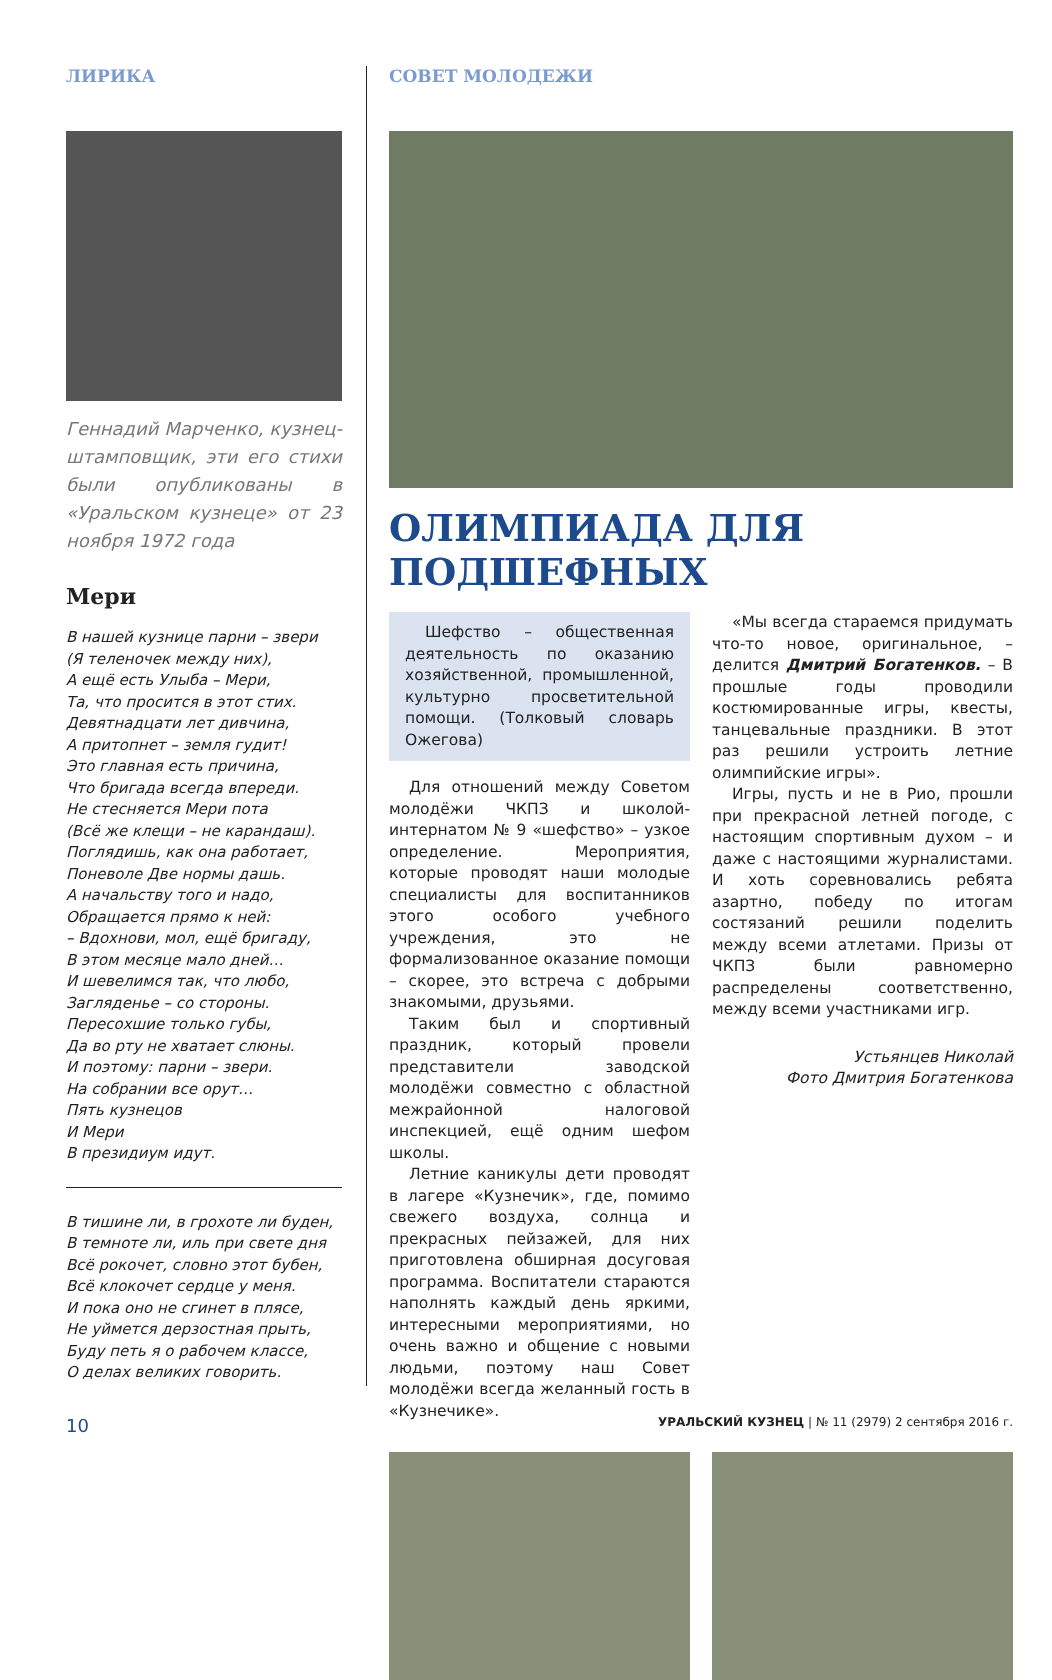ЛИРИКА
Геннадий Марченко, кузнец-штамповщик, эти его стихи были опубликованы в «Уральском кузнеце» от 23 ноября 1972 года
Мери
В нашей кузнице парни – звери
(Я теленочек между них),
А ещё есть Улыба – Мери,
Та, что просится в этот стих.
Девятнадцати лет дивчина,
А притопнет – земля гудит!
Это главная есть причина,
Что бригада всегда впереди.
Не стесняется Мери пота
(Всё же клещи – не карандаш).
Поглядишь, как она работает,
Поневоле Две нормы дашь.
А начальству того и надо,
Обращается прямо к ней:
– Вдохнови, мол, ещё бригаду,
В этом месяце мало дней…
И шевелимся так, что любо,
Загляденье – со стороны.
Пересохшие только губы,
Да во рту не хватает слюны.
И поэтому: парни – звери.
На собрании все орут…
Пять кузнецов
И Мери
В президиум идут.
В тишине ли, в грохоте ли буден,
В темноте ли, иль при свете дня
Всё рокочет, словно этот бубен,
Всё клокочет сердце у меня.
И пока оно не сгинет в плясе,
Не уймется дерзостная прыть,
Буду петь я о рабочем классе,
О делах великих говорить.
СОВЕТ МОЛОДЕЖИ
ОЛИМПИАДА ДЛЯ ПОДШЕФНЫХ
Шефство – общественная деятельность по оказанию хозяйственной, промышленной, культурно просветительной помощи. (Толковый словарь Ожегова)
Для отношений между Советом молодёжи ЧКПЗ и школой-интернатом № 9 «шефство» – узкое определение. Мероприятия, которые проводят наши молодые специалисты для воспитанников этого особого учебного учреждения, это не формализованное оказание помощи – скорее, это встреча с добрыми знакомыми, друзьями.
Таким был и спортивный праздник, который провели представители заводской молодёжи совместно с областной межрайонной налоговой инспекцией, ещё одним шефом школы.
Летние каникулы дети проводят в лагере «Кузнечик», где, помимо свежего воздуха, солнца и прекрасных пейзажей, для них приготовлена обширная досуговая программа. Воспитатели стараются наполнять каждый день яркими, интересными мероприятиями, но очень важно и общение с новыми людьми, поэтому наш Совет молодёжи всегда желанный гость в «Кузнечике».
«Мы всегда стараемся придумать что-то новое, оригинальное, – делится Дмитрий Богатенков. – В прошлые годы проводили костюмированные игры, квесты, танцевальные праздники. В этот раз решили устроить летние олимпийские игры».
Игры, пусть и не в Рио, прошли при прекрасной летней погоде, с настоящим спортивным духом – и даже с настоящими журналистами. И хоть соревновались ребята азартно, победу по итогам состязаний решили поделить между всеми атлетами. Призы от ЧКПЗ были равномерно распределены соответственно, между всеми участниками игр.
Устьянцев Николай
Фото Дмитрия Богатенкова
10 УРАЛЬСКИЙ КУЗНЕЦ | № 11 (2979) 2 сентября 2016 г.